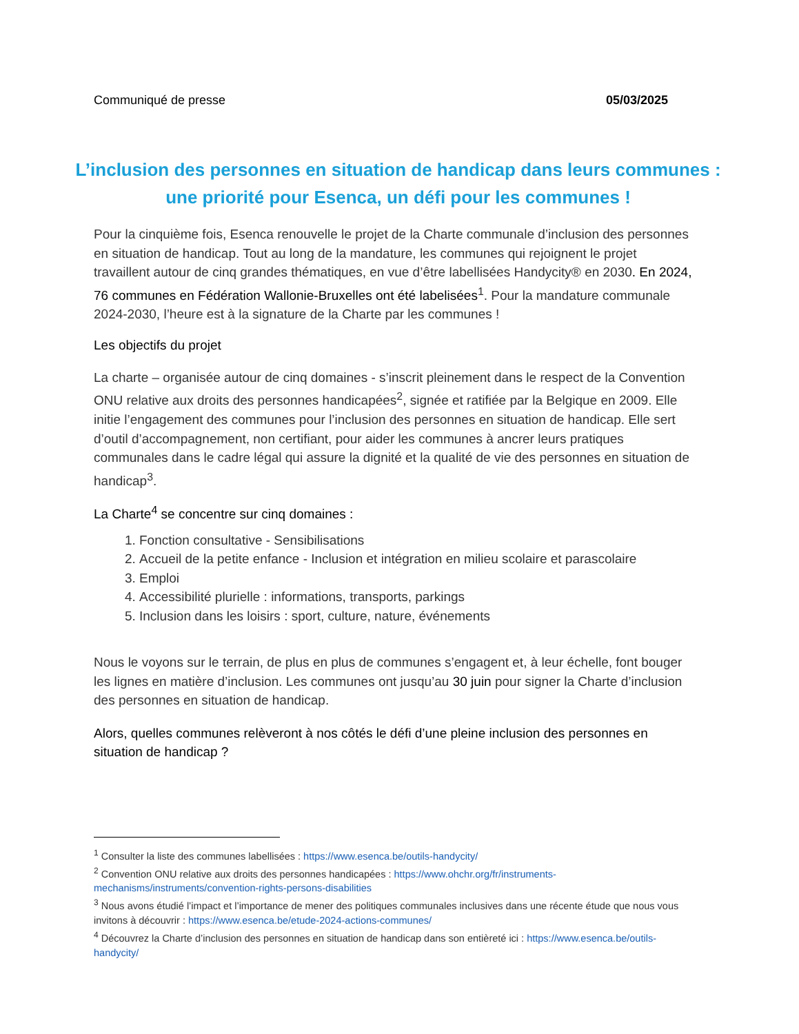Communiqué de presse 05/03/2025
L’inclusion des personnes en situation de handicap dans leurs communes : une priorité pour Esenca, un défi pour les communes !
Pour la cinquième fois, Esenca renouvelle le projet de la Charte communale d’inclusion des personnes en situation de handicap. Tout au long de la mandature, les communes qui rejoignent le projet travaillent autour de cinq grandes thématiques, en vue d’être labellisées Handycity® en 2030. En 2024, 76 communes en Fédération Wallonie-Bruxelles ont été labelisées<sup>1</sup>. Pour la mandature communale 2024-2030, l’heure est à la signature de la Charte par les communes !
Les objectifs du projet
La charte – organisée autour de cinq domaines - s’inscrit pleinement dans le respect de la Convention ONU relative aux droits des personnes handicapées<sup>2</sup>, signée et ratifiée par la Belgique en 2009. Elle initie l’engagement des communes pour l’inclusion des personnes en situation de handicap. Elle sert d’outil d’accompagnement, non certifiant, pour aider les communes à ancrer leurs pratiques communales dans le cadre légal qui assure la dignité et la qualité de vie des personnes en situation de handicap<sup>3</sup>.
La Charte<sup>4</sup> se concentre sur cinq domaines :
1. Fonction consultative - Sensibilisations
2. Accueil de la petite enfance - Inclusion et intégration en milieu scolaire et parascolaire
3. Emploi
4. Accessibilité plurielle : informations, transports, parkings
5. Inclusion dans les loisirs : sport, culture, nature, événements
Nous le voyons sur le terrain, de plus en plus de communes s’engagent et, à leur échelle, font bouger les lignes en matière d’inclusion. Les communes ont jusqu’au 30 juin pour signer la Charte d’inclusion des personnes en situation de handicap.
Alors, quelles communes relèveront à nos côtés le défi d’une pleine inclusion des personnes en situation de handicap ?
<sup>1</sup> Consulter la liste des communes labellisées : https://www.esenca.be/outils-handycity/
<sup>2</sup> Convention ONU relative aux droits des personnes handicapées : https://www.ohchr.org/fr/instruments-mechanisms/instruments/convention-rights-persons-disabilities
<sup>3</sup> Nous avons étudié l’impact et l’importance de mener des politiques communales inclusives dans une récente étude que nous vous invitons à découvrir : https://www.esenca.be/etude-2024-actions-communes/
<sup>4</sup> Découvrez la Charte d’inclusion des personnes en situation de handicap dans son entièreté ici : https://www.esenca.be/outils-handycity/